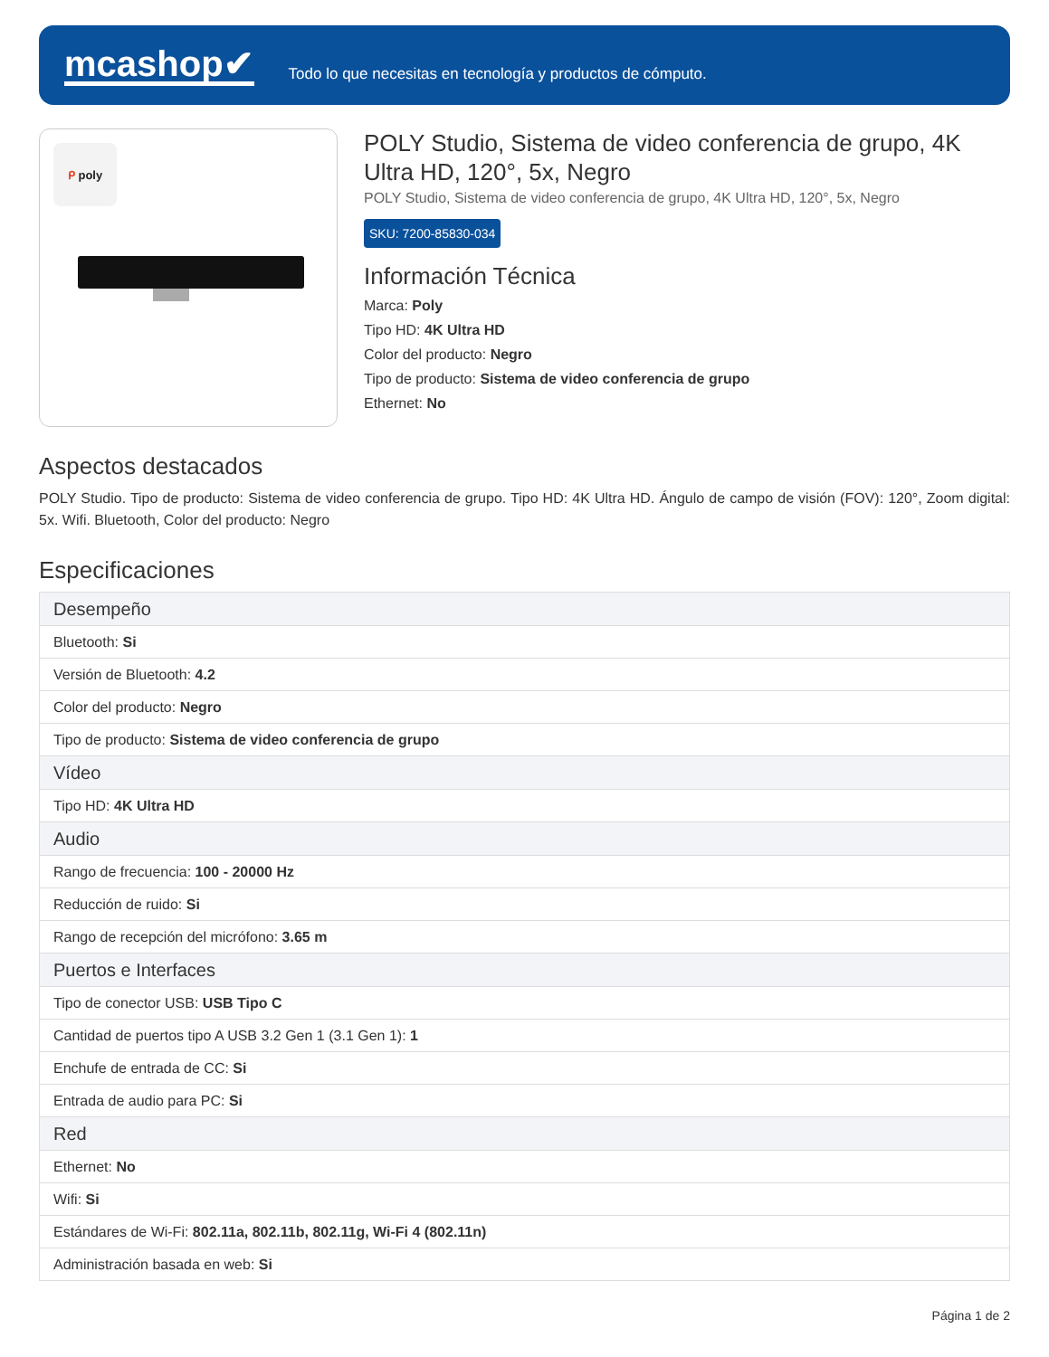mcashop✔
Todo lo que necesitas en tecnología y productos de cómputo.
ᑭ poly
POLY Studio, Sistema de video conferencia de grupo, 4K Ultra HD, 120°, 5x, Negro
POLY Studio, Sistema de video conferencia de grupo, 4K Ultra HD, 120°, 5x, Negro
SKU: 7200-85830-034
Información Técnica
Marca: Poly
Tipo HD: 4K Ultra HD
Color del producto: Negro
Tipo de producto: Sistema de video conferencia de grupo
Ethernet: No
Aspectos destacados
POLY Studio. Tipo de producto: Sistema de video conferencia de grupo. Tipo HD: 4K Ultra HD. Ángulo de campo de visión (FOV): 120°, Zoom digital: 5x. Wifi. Bluetooth, Color del producto: Negro
Especificaciones
| Desempeño |
| --- |
| Bluetooth: Si |
| Versión de Bluetooth: 4.2 |
| Color del producto: Negro |
| Tipo de producto: Sistema de video conferencia de grupo |
| Vídeo |
| Tipo HD: 4K Ultra HD |
| Audio |
| Rango de frecuencia: 100 - 20000 Hz |
| Reducción de ruido: Si |
| Rango de recepción del micrófono: 3.65 m |
| Puertos e Interfaces |
| Tipo de conector USB: USB Tipo C |
| Cantidad de puertos tipo A USB 3.2 Gen 1 (3.1 Gen 1): 1 |
| Enchufe de entrada de CC: Si |
| Entrada de audio para PC: Si |
| Red |
| Ethernet: No |
| Wifi: Si |
| Estándares de Wi-Fi: 802.11a, 802.11b, 802.11g, Wi-Fi 4 (802.11n) |
| Administración basada en web: Si |
Página 1 de 2